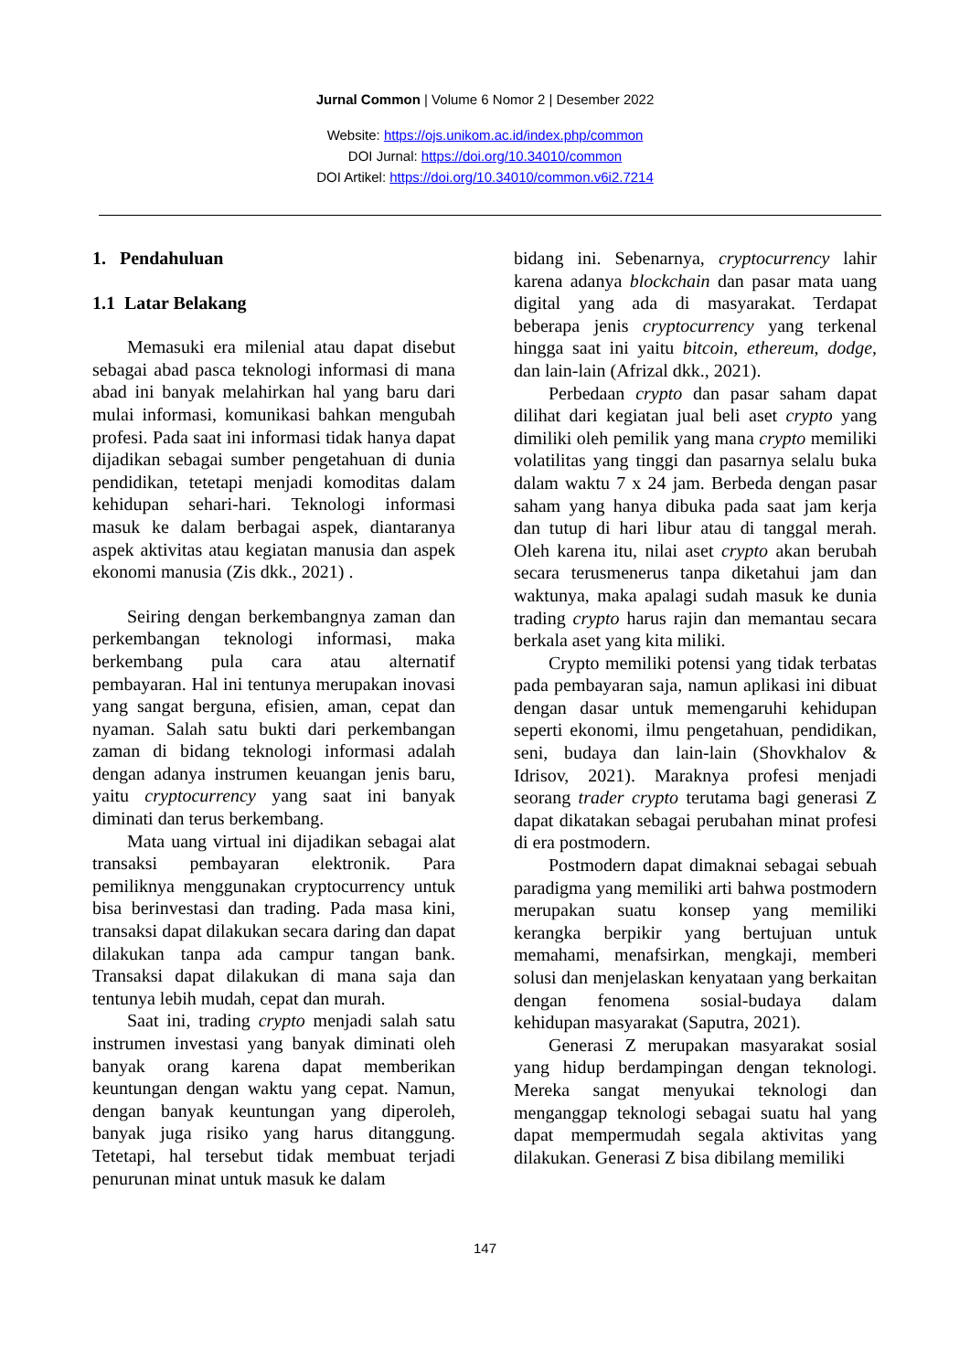Jurnal Common | Volume 6 Nomor 2 | Desember 2022
Website: https://ojs.unikom.ac.id/index.php/common
DOI Jurnal: https://doi.org/10.34010/common
DOI Artikel: https://doi.org/10.34010/common.v6i2.7214
1. Pendahuluan
1.1 Latar Belakang
Memasuki era milenial atau dapat disebut sebagai abad pasca teknologi informasi di mana abad ini banyak melahirkan hal yang baru dari mulai informasi, komunikasi bahkan mengubah profesi. Pada saat ini informasi tidak hanya dapat dijadikan sebagai sumber pengetahuan di dunia pendidikan, tetetapi menjadi komoditas dalam kehidupan sehari-hari. Teknologi informasi masuk ke dalam berbagai aspek, diantaranya aspek aktivitas atau kegiatan manusia dan aspek ekonomi manusia (Zis dkk., 2021) .
Seiring dengan berkembangnya zaman dan perkembangan teknologi informasi, maka berkembang pula cara atau alternatif pembayaran. Hal ini tentunya merupakan inovasi yang sangat berguna, efisien, aman, cepat dan nyaman. Salah satu bukti dari perkembangan zaman di bidang teknologi informasi adalah dengan adanya instrumen keuangan jenis baru, yaitu cryptocurrency yang saat ini banyak diminati dan terus berkembang.
Mata uang virtual ini dijadikan sebagai alat transaksi pembayaran elektronik. Para pemiliknya menggunakan cryptocurrency untuk bisa berinvestasi dan trading. Pada masa kini, transaksi dapat dilakukan secara daring dan dapat dilakukan tanpa ada campur tangan bank. Transaksi dapat dilakukan di mana saja dan tentunya lebih mudah, cepat dan murah.
Saat ini, trading crypto menjadi salah satu instrumen investasi yang banyak diminati oleh banyak orang karena dapat memberikan keuntungan dengan waktu yang cepat. Namun, dengan banyak keuntungan yang diperoleh, banyak juga risiko yang harus ditanggung. Tetetapi, hal tersebut tidak membuat terjadi penurunan minat untuk masuk ke dalam
bidang ini. Sebenarnya, cryptocurrency lahir karena adanya blockchain dan pasar mata uang digital yang ada di masyarakat. Terdapat beberapa jenis cryptocurrency yang terkenal hingga saat ini yaitu bitcoin, ethereum, dodge, dan lain-lain (Afrizal dkk., 2021).
Perbedaan crypto dan pasar saham dapat dilihat dari kegiatan jual beli aset crypto yang dimiliki oleh pemilik yang mana crypto memiliki volatilitas yang tinggi dan pasarnya selalu buka dalam waktu 7 x 24 jam. Berbeda dengan pasar saham yang hanya dibuka pada saat jam kerja dan tutup di hari libur atau di tanggal merah. Oleh karena itu, nilai aset crypto akan berubah secara terusmenerus tanpa diketahui jam dan waktunya, maka apalagi sudah masuk ke dunia trading crypto harus rajin dan memantau secara berkala aset yang kita miliki.
Crypto memiliki potensi yang tidak terbatas pada pembayaran saja, namun aplikasi ini dibuat dengan dasar untuk memengaruhi kehidupan seperti ekonomi, ilmu pengetahuan, pendidikan, seni, budaya dan lain-lain (Shovkhalov & Idrisov, 2021). Maraknya profesi menjadi seorang trader crypto terutama bagi generasi Z dapat dikatakan sebagai perubahan minat profesi di era postmodern.
Postmodern dapat dimaknai sebagai sebuah paradigma yang memiliki arti bahwa postmodern merupakan suatu konsep yang memiliki kerangka berpikir yang bertujuan untuk memahami, menafsirkan, mengkaji, memberi solusi dan menjelaskan kenyataan yang berkaitan dengan fenomena sosial-budaya dalam kehidupan masyarakat (Saputra, 2021).
Generasi Z merupakan masyarakat sosial yang hidup berdampingan dengan teknologi. Mereka sangat menyukai teknologi dan menganggap teknologi sebagai suatu hal yang dapat mempermudah segala aktivitas yang dilakukan. Generasi Z bisa dibilang memiliki
147